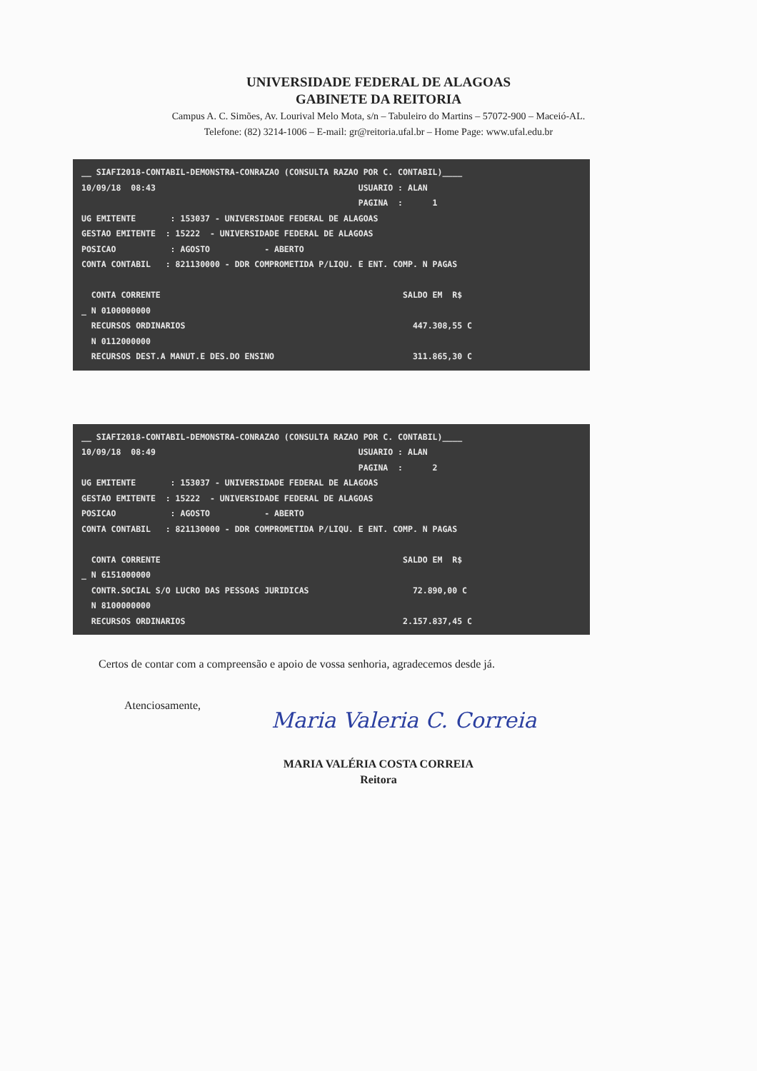UNIVERSIDADE FEDERAL DE ALAGOAS
GABINETE DA REITORIA
Campus A. C. Simões, Av. Lourival Melo Mota, s/n – Tabuleiro do Martins – 57072-900 – Maceió-AL.
Telefone: (82) 3214-1006 – E-mail: gr@reitoria.ufal.br – Home Page: www.ufal.edu.br
__ SIAFI2018-CONTABIL-DEMONSTRA-CONRAZAO (CONSULTA RAZAO POR C. CONTABIL)____ 10/09/18 08:43 USUARIO : ALAN PAGINA : 1 UG EMITENTE : 153037 - UNIVERSIDADE FEDERAL DE ALAGOAS GESTAO EMITENTE : 15222 - UNIVERSIDADE FEDERAL DE ALAGOAS POSICAO : AGOSTO - ABERTO CONTA CONTABIL : 821130000 - DDR COMPROMETIDA P/LIQU. E ENT. COMP. N PAGAS CONTA CORRENTE SALDO EM R$ _ N 0100000000 RECURSOS ORDINARIOS 447.308,55 C N 0112000000 RECURSOS DEST.A MANUT.E DES.DO ENSINO 311.865,30 C
__ SIAFI2018-CONTABIL-DEMONSTRA-CONRAZAO (CONSULTA RAZAO POR C. CONTABIL)____ 10/09/18 08:49 USUARIO : ALAN PAGINA : 2 UG EMITENTE : 153037 - UNIVERSIDADE FEDERAL DE ALAGOAS GESTAO EMITENTE : 15222 - UNIVERSIDADE FEDERAL DE ALAGOAS POSICAO : AGOSTO - ABERTO CONTA CONTABIL : 821130000 - DDR COMPROMETIDA P/LIQU. E ENT. COMP. N PAGAS CONTA CORRENTE SALDO EM R$ _ N 6151000000 CONTR.SOCIAL S/O LUCRO DAS PESSOAS JURIDICAS 72.890,00 C N 8100000000 RECURSOS ORDINARIOS 2.157.837,45 C
Certos de contar com a compreensão e apoio de vossa senhoria, agradecemos desde já.
Atenciosamente,
Maria Valeria C. Correia
MARIA VALÉRIA COSTA CORREIA
Reitora